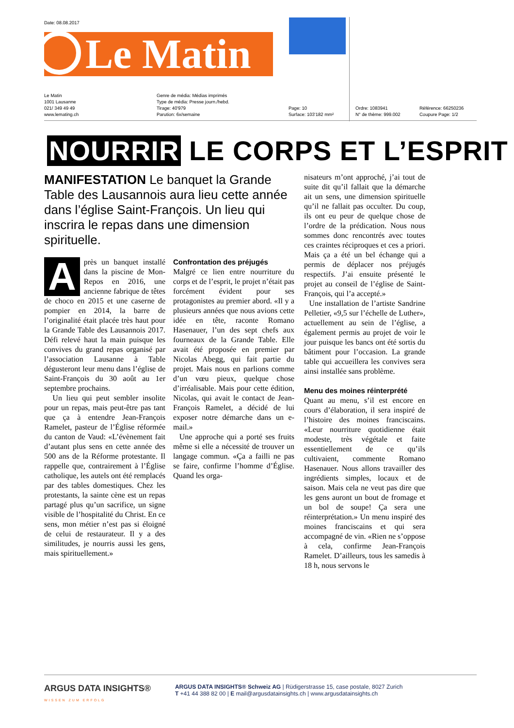Date: 08.08.2017
Le Matin
Le Matin
1001 Lausanne
021/ 349 49 49
www.lemating.ch
Genre de média: Médias imprimés
Type de média: Presse journ./hebd.
Tirage: 40'979
Parution: 6x/semaine
Page: 10
Surface: 103'182 mm²
Ordre: 1083941
N° de thème: 999.002
Référence: 66250236
Coupure Page: 1/2
NOURRIR LE CORPS ET L’ESPRIT
MANIFESTATION Le banquet la Grande Table des Lausannois aura lieu cette année dans l’église Saint-François. Un lieu qui inscrira le repas dans une dimension spirituelle.
Après un banquet installé dans la piscine de Mon-Repos en 2016, une ancienne fabrique de têtes de choco en 2015 et une caserne de pompier en 2014, la barre de l’originalité était placée très haut pour la Grande Table des Lausannois 2017. Défi relevé haut la main puisque les convives du grand repas organisé par l’association Lausanne à Table dégusteront leur menu dans l’église de Saint-François du 30 août au 1er septembre prochains.
Un lieu qui peut sembler insolite pour un repas, mais peut-être pas tant que ça à entendre Jean-François Ramelet, pasteur de l’Église réformée du canton de Vaud: «L’évènement fait d’autant plus sens en cette année des 500 ans de la Réforme protestante. Il rappelle que, contrairement à l’Église catholique, les autels ont été remplacés par des tables domestiques. Chez les protestants, la sainte cène est un repas partagé plus qu’un sacrifice, un signe visible de l’hospitalité du Christ. En ce sens, mon métier n’est pas si éloigné de celui de restaurateur. Il y a des similitudes, je nourris aussi les gens, mais spirituellement.»
Confrontation des préjugés
Malgré ce lien entre nourriture du corps et de l’esprit, le projet n’était pas forcément évident pour ses protagonistes au premier abord. «Il y a plusieurs années que nous avions cette idée en tête, raconte Romano Hasenauer, l’un des sept chefs aux fourneaux de la Grande Table. Elle avait été proposée en premier par Nicolas Abegg, qui fait partie du projet. Mais nous en parlions comme d’un vœu pieux, quelque chose d’irréalisable. Mais pour cette édition, Nicolas, qui avait le contact de Jean-François Ramelet, a décidé de lui exposer notre démarche dans un e-mail.»
Une approche qui a porté ses fruits même si elle a nécessité de trouver un langage commun. «Ça a failli ne pas se faire, confirme l’homme d’Église. Quand les orga-
nisateurs m’ont approché, j’ai tout de suite dit qu’il fallait que la démarche ait un sens, une dimension spirituelle qu’il ne fallait pas occulter. Du coup, ils ont eu peur de quelque chose de l’ordre de la prédication. Nous nous sommes donc rencontrés avec toutes ces craintes réciproques et ces a priori. Mais ça a été un bel échange qui a permis de déplacer nos préjugés respectifs. J’ai ensuite présenté le projet au conseil de l’église de Saint-François, qui l’a accepté.»
Une installation de l’artiste Sandrine Pelletier, «9,5 sur l’échelle de Luther», actuellement au sein de l’église, a également permis au projet de voir le jour puisque les bancs ont été sortis du bâtiment pour l’occasion. La grande table qui accueillera les convives sera ainsi installée sans problème.
Menu des moines réinterprété
Quant au menu, s’il est encore en cours d’élaboration, il sera inspiré de l’histoire des moines franciscains. «Leur nourriture quotidienne était modeste, très végétale et faite essentiellement de ce qu’ils cultivaient, commente Romano Hasenauer. Nous allons travailler des ingrédients simples, locaux et de saison. Mais cela ne veut pas dire que les gens auront un bout de fromage et un bol de soupe! Ça sera une réinterprétation.» Un menu inspiré des moines franciscains et qui sera accompagné de vin. «Rien ne s’oppose à cela, confirme Jean-François Ramelet. D’ailleurs, tous les samedis à 18 h, nous servons le
ARGUS DATA INSIGHTS®
WISSEN ZUM ERFOLG
ARGUS DATA INSIGHTS® Schweiz AG | Rüdigerstrasse 15, case postale, 8027 Zurich
T +41 44 388 82 00 | E mail@argusdatainsights.ch | www.argusdatainsights.ch